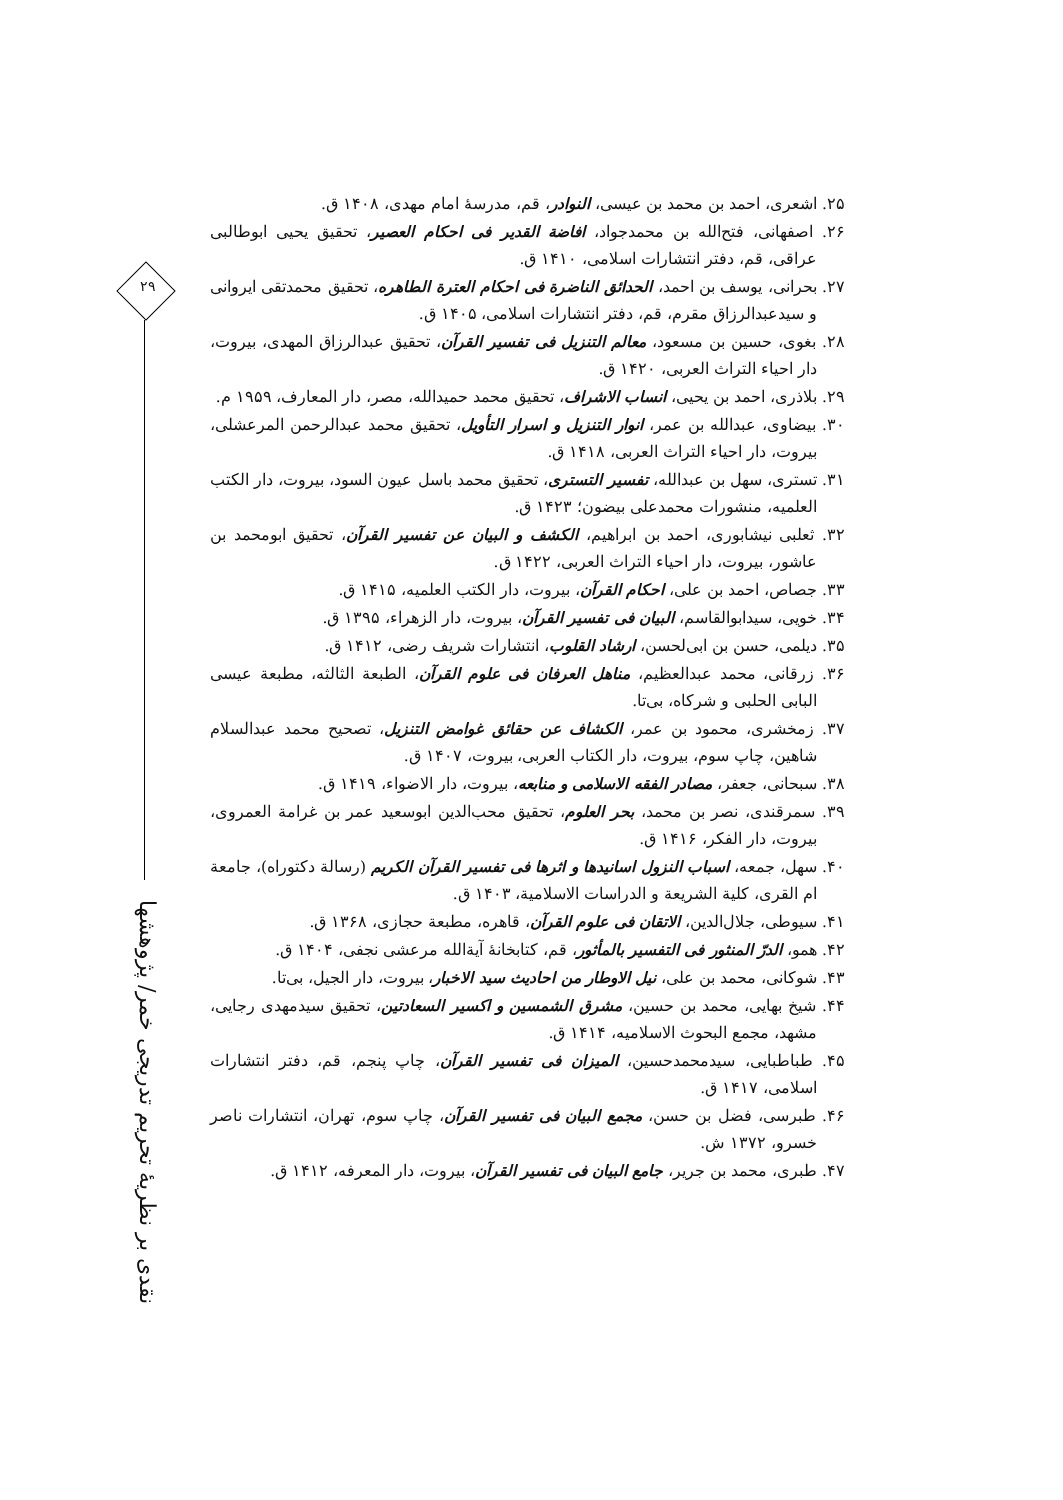۲۹
نقدی بر نظریهٔ تحریم تدریجی خمر/ پژوهشها
۲۵. اشعری، احمد بن محمد بن عیسی، النوادر، قم، مدرسهٔ امام مهدی، ۱۴۰۸ ق.
۲۶. اصفهانی، فتح‌الله بن محمدجواد، افاضة القدیر فی احکام العصیر، تحقیق یحیی ابوطالبی عراقی، قم، دفتر انتشارات اسلامی، ۱۴۱۰ ق.
۲۷. بحرانی، یوسف بن احمد، الحدائق الناضرة فی احکام العترة الطاهره، تحقیق محمدتقی ایروانی و سیدعبدالرزاق مقرم، قم، دفتر انتشارات اسلامی، ۱۴۰۵ ق.
۲۸. بغوی، حسین بن مسعود، معالم التنزیل فی تفسیر القرآن، تحقیق عبدالرزاق المهدی، بیروت، دار احیاء التراث العربی، ۱۴۲۰ ق.
۲۹. بلاذری، احمد بن یحیی، انساب الاشراف، تحقیق محمد حمیدالله، مصر، دار المعارف، ۱۹۵۹ م.
۳۰. بیضاوی، عبدالله بن عمر، انوار التنزیل و اسرار التأویل، تحقیق محمد عبدالرحمن المرعشلی، بیروت، دار احیاء التراث العربی، ۱۴۱۸ ق.
۳۱. تستری، سهل بن عبدالله، تفسیر التستری، تحقیق محمد باسل عیون السود، بیروت، دار الکتب العلمیه، منشورات محمدعلی بیضون؛ ۱۴۲۳ ق.
۳۲. ثعلبی نیشابوری، احمد بن ابراهیم، الکشف و البیان عن تفسیر القرآن، تحقیق ابومحمد بن عاشور، بیروت، دار احیاء التراث العربی، ۱۴۲۲ ق.
۳۳. جصاص، احمد بن علی، احکام القرآن، بیروت، دار الکتب العلمیه، ۱۴۱۵ ق.
۳۴. خویی، سیدابوالقاسم، البیان فی تفسیر القرآن، بیروت، دار الزهراء، ۱۳۹۵ ق.
۳۵. دیلمی، حسن بن ابی‌لحسن، ارشاد القلوب، انتشارات شریف رضی، ۱۴۱۲ ق.
۳۶. زرقانی، محمد عبدالعظیم، مناهل العرفان فی علوم القرآن، الطبعة الثالثه، مطبعة عیسی البابی الحلبی و شرکاه، بی‌تا.
۳۷. زمخشری، محمود بن عمر، الکشاف عن حقائق غوامض التنزیل، تصحیح محمد عبدالسلام شاهین، چاپ سوم، بیروت، دار الکتاب العربی، بیروت، ۱۴۰۷ ق.
۳۸. سبحانی، جعفر، مصادر الفقه الاسلامی و منابعه، بیروت، دار الاضواء، ۱۴۱۹ ق.
۳۹. سمرقندی، نصر بن محمد، بحر العلوم، تحقیق محب‌الدین ابوسعید عمر بن غرامة العمروی، بیروت، دار الفکر، ۱۴۱۶ ق.
۴۰. سهل، جمعه، اسباب النزول اسانیدها و اثرها فی تفسیر القرآن الکریم (رسالة دکتوراه)، جامعة ام القری، کلیة الشریعة و الدراسات الاسلامیة، ۱۴۰۳ ق.
۴۱. سیوطی، جلال‌الدین، الاتقان فی علوم القرآن، قاهره، مطبعة حجازی، ۱۳۶۸ ق.
۴۲. همو، الدرّ المنثور فی التفسیر بالمأثور، قم، کتابخانهٔ آیة‌الله مرعشی نجفی، ۱۴۰۴ ق.
۴۳. شوکانی، محمد بن علی، نیل الاوطار من احادیث سید الاخبار، بیروت، دار الجیل، بی‌تا.
۴۴. شیخ بهایی، محمد بن حسین، مشرق الشمسین و اکسیر السعادتین، تحقیق سیدمهدی رجایی، مشهد، مجمع البحوث الاسلامیه، ۱۴۱۴ ق.
۴۵. طباطبایی، سیدمحمدحسین، المیزان فی تفسیر القرآن، چاپ پنجم، قم، دفتر انتشارات اسلامی، ۱۴۱۷ ق.
۴۶. طبرسی، فضل بن حسن، مجمع البیان فی تفسیر القرآن، چاپ سوم، تهران، انتشارات ناصر خسرو، ۱۳۷۲ ش.
۴۷. طبری، محمد بن جریر، جامع البیان فی تفسیر القرآن، بیروت، دار المعرفه، ۱۴۱۲ ق.